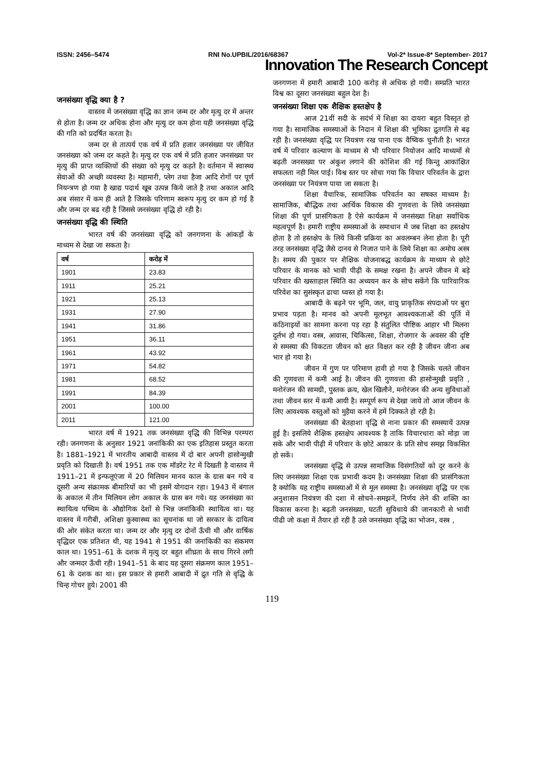ISSN: 2456–5474 RNI No.UPBIL/2016/68367 Vol-2* Issue-8* September- 2017
Innovation The Research Concept
जनसंख्या वृद्धि क्या है ?
वास्तव में जनसंख्या वृद्धि का ज्ञान जन्म दर और मृत्यु दर में अन्तर से होता है। जन्म दर अधिक होना और मृत्यु दर कम होना यही जनसंख्या वृद्धि की गति को प्रदर्षित करता है।
जन्म दर से तात्पर्य एक वर्ष में प्रति हजार जनसंख्या पर जीवित जनसंख्या को जन्म दर कहते है। मृत्यु दर एक वर्ष में प्रति हजार जनसंख्या पर मृत्यु की प्राप्त व्यक्तियों की संख्या को मृत्यु दर कहते है। वर्तमान में स्वास्थ्य सेवाओं की अच्छी व्यवस्था है। महामारी, प्लेग तथा हैजा आदि रोगों पर पूर्ण नियन्त्रण हो गया है खाद्य पदार्थ खूब उत्पन्न किये जाते है तथा अकाल आदि अब संसार में कम ही आते है जिसके परिणाम स्वरूप मृत्यु दर कम हो गई है और जन्म दर बढ रही है जिससे जनसंख्या वृद्धि हो रही है।
जनसंख्या वृद्धि की स्थिति
भारत वर्ष की जनसंख्या वृद्धि को जनगणना के आंकड़ों के माध्यम से देखा जा सकता है।
| वर्ष | करोड़ में |
| --- | --- |
| 1901 | 23.83 |
| 1911 | 25.21 |
| 1921 | 25.13 |
| 1931 | 27.90 |
| 1941 | 31.86 |
| 1951 | 36.11 |
| 1961 | 43.92 |
| 1971 | 54.82 |
| 1981 | 68.52 |
| 1991 | 84.39 |
| 2001 | 100.00 |
| 2011 | 121.00 |
भारत वर्ष में 1921 तक जनसंख्या वृद्धि की विभिन्न परम्परा रही। जनगणना के अनुसार 1921 जनांकिकी का एक इतिहास प्रस्तुत करता है। 1881–1921 में भारतीय आबादी वास्तव में दो बार अपनी हासोन्मुखी प्रवृति को दिखाती है। वर्ष 1951 तक एक मॉडरेट रेट में दिखती है वास्तव में 1911–21 में इन्फलूएंजा में 20 मिलियन मानव काल के ग्रास बन गये व दूसरी अन्य संक्रामक बीमारियों का भी इसमें योगदान रहा। 1943 में बंगाल के अकाल में तीन मिलियन लोग अकाल के ग्रास बन गये। यह जनसंख्या का स्थायित्व पष्चिम के औद्योगिक देशों से भिन्न जनांकिकी स्थायित्व था। यह वास्तव में गरीबी, अशिक्षा कुस्वास्थ्य का सूचनांक था जो सरकार के दायित्व की ओर संकेत करता था। जन्म दर और मृत्यु दर दोनों ऊँची थी और वार्षिक वृद्धिदर एक प्रतिशत थी, यह 1941 से 1951 की जनांकिकी का संकमण काल था। 1951–61 के दशक में मृत्यु दर बहुत शीघ्रता के साथ गिरने लगी और जन्मदर ऊँची रही। 1941–51 के बाद यह दूसरा संक्रमण काल 1951–61 के दशक का था। इस प्रकार से हमारी आबादी में द्रुत गति से वृद्धि के चिन्ह गोचर हुये। 2001 की
जनगणना में हमारी आबादी 100 करोड़ से अधिक हो गयी। सम्प्रति भारत विश्व का दूसरा जनसंख्या बहुल देश है।
जनसंख्या शिक्षा एक शैक्षिक हस्तक्षेप है
आज 21वीं सदी के सदंर्भ में शिक्षा का दायरा बहुत विस्तृत हो गया है। सामाजिक समस्याओं के निदान में शिक्षा की भूमिका द्रुतगति से बढ़ रही है। जनसंख्या वृद्धि पर नियत्रण रख पाना एक वैष्विक चुनौती है। भारत वर्ष में परिवार कल्याण के माध्यम से भी परिवार नियोजन आदि माध्यमों से बढ़ती जनसख्या पर अंकुश लगाने की कोशिश की गई किन्तु आकांक्षित सफलता नही मिल पाई। विश्व स्तर पर सोचा गया कि विचार परिवर्तन के द्वारा जनसंख्या पर नियंत्रण पाया जा सकता है।
शिक्षा वैचारिक, सामाजिक परिवर्तन का सषक्त माध्यम है। सामाजिक, बौद्धिक तथा आर्थिक विकास की गुणवत्ता के लिये जनसंख्या शिक्षा की पूर्ण प्रासंगिकता है ऐसे कार्यक्रम में जनसंख्या शिक्षा सर्वाधिक महत्वपूर्ण है। हमारी राष्ट्रीय समस्याओं के समाधान में जब शिक्षा का हस्तक्षेप होता है तो हस्तक्षेप के लिये किसी प्रक्रिया का अवलम्बन लेना होता है। पूरी तरह जनसंख्या वृद्धि जैसे दानव से निजात पाने के लिये शिक्षा का अमोघ अस्त्र है। समय की पुकार पर शैक्षिक योजनाबद्ध कार्यक्रम के माध्यम से छोटे परिवार के मानक को भावी पीढ़ी के समक्ष रखना है। अपने जीवन में बड़े परिवार की खस्ताहाल स्थिति का अध्ययन कर के सोच सकेंगे कि पारिवारिक परिवेश का सुसंस्कृत ढाचा घ्वस्त हो गया है।
आबादी के बढ़ने पर भूमि, जल, वायु प्राकृतिक संपदाओं पर बुरा प्रभाव पड़ता है। मानव को अपनी मूलभूत आवश्यकताओं की पूर्ति में कठिनाइयों का सामना करना पड़ रहा है संतुलित पौष्टिक आहार भी मिलना दुर्लभ हो गया। वस्त्र, आवास, चिकित्सा, शिक्षा, रोजगार के अवसर की दृष्टि से समस्या की विकटता जीवन को क्षत विक्षत कर रही है जीवन जीना अब भार हो गया है।
जीवन में गुण पर परिमाण हावी हो गया है जिसके चलते जीवन की गुणवत्ता में कमी आई है। जीवन की गुणवत्ता की हासोन्मुखी प्रवृति , मनोरंजन की सामग्री, पुस्तक क्रय, खेल खिलौने, मनोरंजन की अन्य सुविधाओं तथा जीवन स्तर में कमी आयी है। सम्पूर्ण रूप से देखा जाये तो आज जीवन के लिए आवश्यक वस्तुओं को मुहैया करने में हमें दिक्कते हो रही है।
जनसंख्या की बेतहाशा वृद्धि से नाना प्रकार की समस्यायें उत्पन्न हुई है। इसलिये शैक्षिक हस्तक्षेप आवश्यक है ताकि विचारधारा को मोड़ा जा सके और भावी पीढ़ी में परिवार के छोटे आकार के प्रति सोच समझ विकसित हो सकें।
जनसंख्या वृद्धि से उत्पन्न सामाजिक विसंगतियों को दूर करने के लिए जनसंख्या शिक्षा एक प्रभावी कदम है। जनसंख्या शिक्षा की प्रासंगिकता है क्योकि यह राष्ट्रीय समस्याओं में से मूल समस्या है। जनसंख्या वृद्धि पर एक अनुशासन नियंत्रण की दशा में सोचने–समझनें, निर्णय लेने की शक्ति का विकास करना है। बढ़ती जनसंख्या, घटती सुविधाये की जानकारी से भावी पीढी जो कक्षा में तैयार हो रही है उसे जनसंख्या वृद्धि का भोजन, वस्त्र ,
119